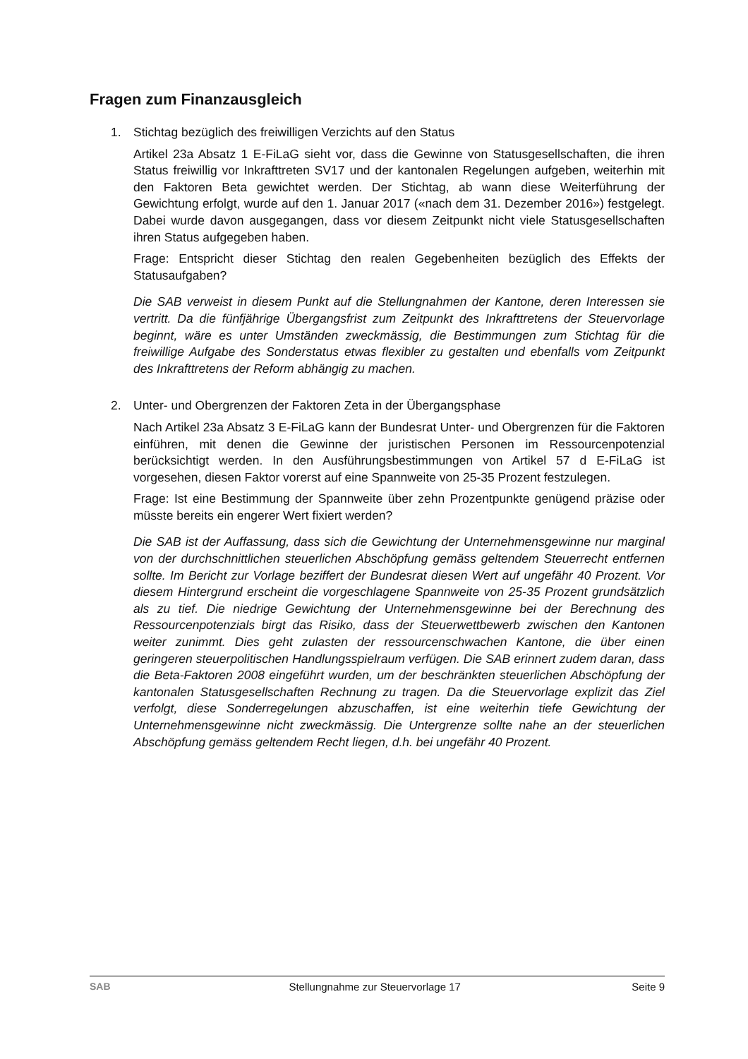Fragen zum Finanzausgleich
1. Stichtag bezüglich des freiwilligen Verzichts auf den Status
Artikel 23a Absatz 1 E-FiLaG sieht vor, dass die Gewinne von Statusgesell­schaften, die ihren Status freiwillig vor Inkrafttreten SV17 und der kantonalen Regelungen aufgeben, weiterhin mit den Faktoren Beta gewichtet werden. Der Stichtag, ab wann diese Weiterführung der Gewichtung erfolgt, wurde auf den 1. Januar 2017 («nach dem 31. Dezember 2016») festgelegt. Dabei wurde davon ausgegangen, dass vor diesem Zeitpunkt nicht viele Statusgesellschaf­ten ihren Status aufgegeben haben.
Frage: Entspricht dieser Stichtag den realen Gegebenheiten bezüglich des Ef­fekts der Statusaufgaben?
Die SAB verweist in diesem Punkt auf die Stellungnahmen der Kantone, deren Interessen sie vertritt. Da die fünfjährige Übergangsfrist zum Zeitpunkt des In­krafttretens der Steuervorlage beginnt, wäre es unter Umständen zweckmäs­sig, die Bestimmungen zum Stichtag für die freiwillige Aufgabe des Sondersta­tus etwas flexibler zu gestalten und ebenfalls vom Zeitpunkt des Inkrafttretens der Reform abhängig zu machen.
2. Unter- und Obergrenzen der Faktoren Zeta in der Übergangsphase
Nach Artikel 23a Absatz 3 E-FiLaG kann der Bundesrat Unter- und Obergren­zen für die Faktoren einführen, mit denen die Gewinne der juristischen Perso­nen im Ressourcenpotenzial berücksichtigt werden. In den Ausführungsbe­stimmungen von Artikel 57 d E-FiLaG ist vorgesehen, diesen Faktor vorerst auf eine Spannweite von 25-35 Prozent festzulegen.
Frage: Ist eine Bestimmung der Spannweite über zehn Prozentpunkte genü­gend präzise oder müsste bereits ein engerer Wert fixiert werden?
Die SAB ist der Auffassung, dass sich die Gewichtung der Unternehmensge­winne nur marginal von der durchschnittlichen steuerlichen Abschöpfung ge­mäss geltendem Steuerrecht entfernen sollte. Im Bericht zur Vorlage beziffert der Bundesrat diesen Wert auf ungefähr 40 Prozent. Vor diesem Hintergrund erscheint die vorgeschlagene Spannweite von 25-35 Prozent grundsätzlich als zu tief. Die niedrige Gewichtung der Unternehmensgewinne bei der Berech­nung des Ressourcenpotenzials birgt das Risiko, dass der Steuerwettbewerb zwischen den Kantonen weiter zunimmt. Dies geht zulasten der ressourcen­schwachen Kantone, die über einen geringeren steuerpolitischen Handlungs­spielraum verfügen. Die SAB erinnert zudem daran, dass die Beta-Faktoren 2008 eingeführt wurden, um der beschränkten steuerlichen Abschöpfung der kantonalen Statusgesellschaften Rechnung zu tragen. Da die Steuervorlage explizit das Ziel verfolgt, diese Sonderregelungen abzuschaffen, ist eine wei­terhin tiefe Gewichtung der Unternehmensgewinne nicht zweckmässig. Die Untergrenze sollte nahe an der steuerlichen Abschöpfung gemäss geltendem Recht liegen, d.h. bei ungefähr 40 Prozent.
SAB Stellungnahme zur Steuervorlage 17
Seite 9